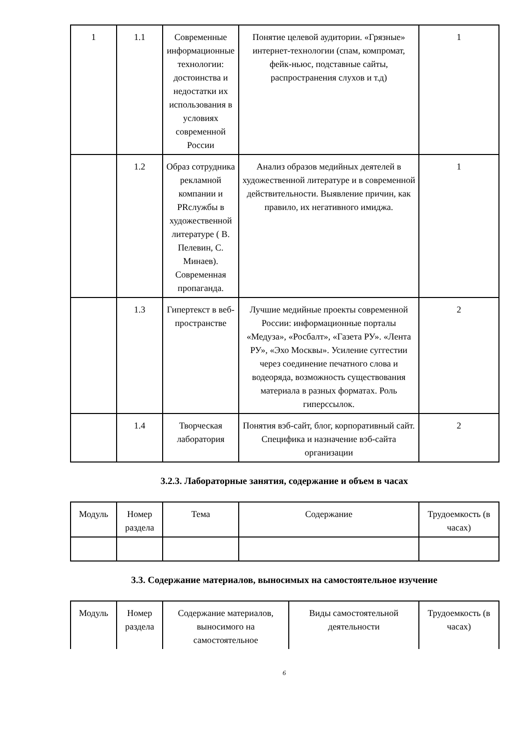| 1 | 1.1 | Современные информационные технологии: достоинства и недостатки их использования в условиях современной России | Понятие целевой аудитории. «Грязные» интернет-технологии (спам, компромат, фейк-ньюс, подставные сайты, распространения слухов и т.д) | 1 |
| | 1.2 | Образ сотрудника рекламной компании и PRслужбы в художественной литературе ( В. Пелевин, С. Минаев). Современная пропаганда. | Анализ образов медийных деятелей в художественной литературе и в современной действительности. Выявление причин, как правило, их негативного имиджа. | 1 |
| | 1.3 | Гипертекст в веб-пространстве | Лучшие медийные проекты современной России: информационные порталы «Медуза», «Росбалт», «Газета РУ». «Лента РУ», «Эхо Москвы». Усиление суггестии через соединение печатного слова и водеоряда, возможность существования материала в разных форматах. Роль гиперссылок. | 2 |
| | 1.4 | Творческая лаборатория | Понятия вэб-сайт, блог, корпоративный сайт. Специфика и назначение вэб-сайта организации | 2 |
3.2.3. Лабораторные занятия, содержание и объем в часах
| Модуль | Номер раздела | Тема | Содержание | Трудоемкость (в часах) |
| --- | --- | --- | --- | --- |
3.3. Содержание материалов, выносимых на самостоятельное изучение
| Модуль | Номер раздела | Содержание материалов, выносимого на самостоятельное | Виды самостоятельной деятельности | Трудоемкость (в часах) |
| --- | --- | --- | --- | --- |
6